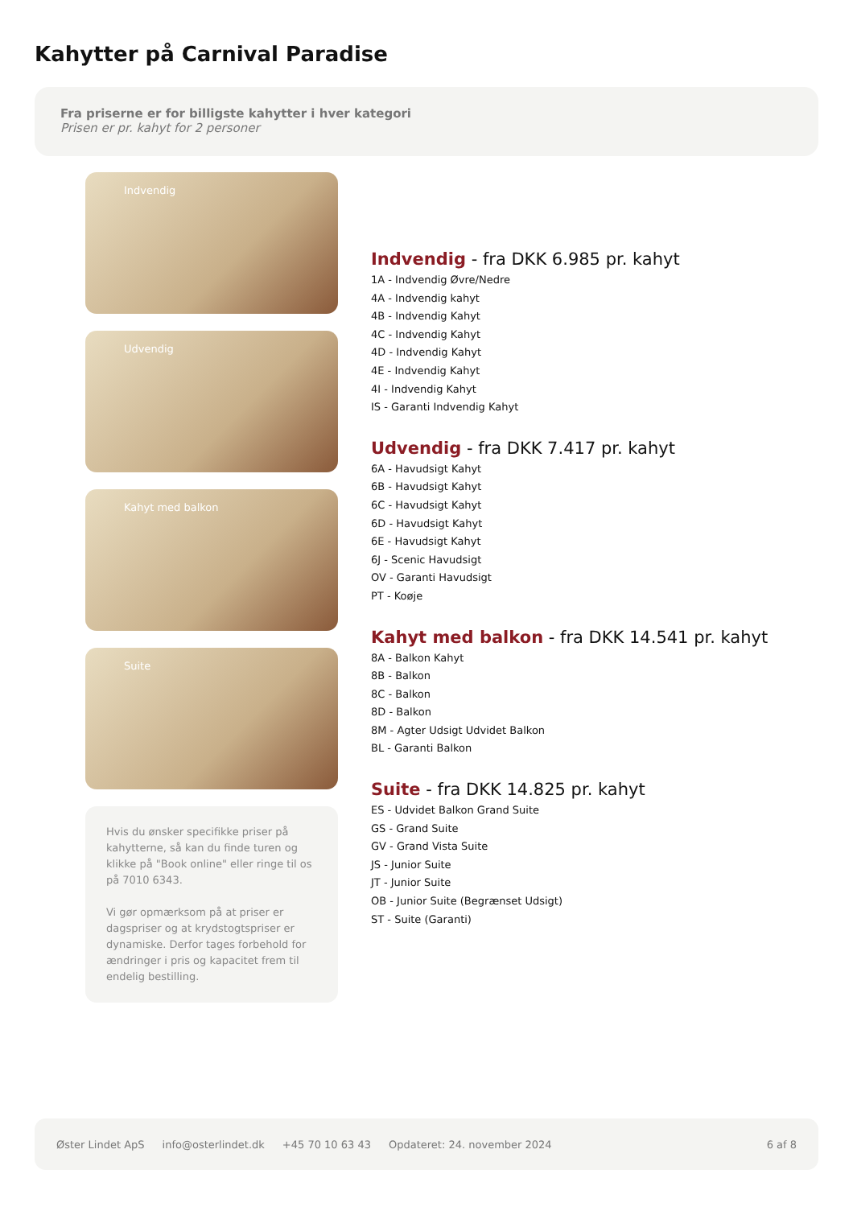Kahytter på Carnival Paradise
Fra priserne er for billigste kahytter i hver kategori
Prisen er pr. kahyt for 2 personer
Indvendig
Udvendig
Kahyt med balkon
Suite
Hvis du ønsker specifikke priser på kahytterne, så kan du finde turen og klikke på "Book online" eller ringe til os på 7010 6343.
Vi gør opmærksom på at priser er dagspriser og at krydstogtspriser er dynamiske. Derfor tages forbehold for ændringer i pris og kapacitet frem til endelig bestilling.
Indvendig - fra DKK 6.985 pr. kahyt
1A - Indvendig Øvre/Nedre
4A - Indvendig kahyt
4B - Indvendig Kahyt
4C - Indvendig Kahyt
4D - Indvendig Kahyt
4E - Indvendig Kahyt
4I - Indvendig Kahyt
IS - Garanti Indvendig Kahyt
Udvendig - fra DKK 7.417 pr. kahyt
6A - Havudsigt Kahyt
6B - Havudsigt Kahyt
6C - Havudsigt Kahyt
6D - Havudsigt Kahyt
6E - Havudsigt Kahyt
6J - Scenic Havudsigt
OV - Garanti Havudsigt
PT - Koøje
Kahyt med balkon - fra DKK 14.541 pr. kahyt
8A - Balkon Kahyt
8B - Balkon
8C - Balkon
8D - Balkon
8M - Agter Udsigt Udvidet Balkon
BL - Garanti Balkon
Suite - fra DKK 14.825 pr. kahyt
ES - Udvidet Balkon Grand Suite
GS - Grand Suite
GV - Grand Vista Suite
JS - Junior Suite
JT - Junior Suite
OB - Junior Suite (Begrænset Udsigt)
ST - Suite (Garanti)
Øster Lindet ApS info@osterlindet.dk +45 70 10 63 43 Opdateret: 24. november 2024 6 af 8